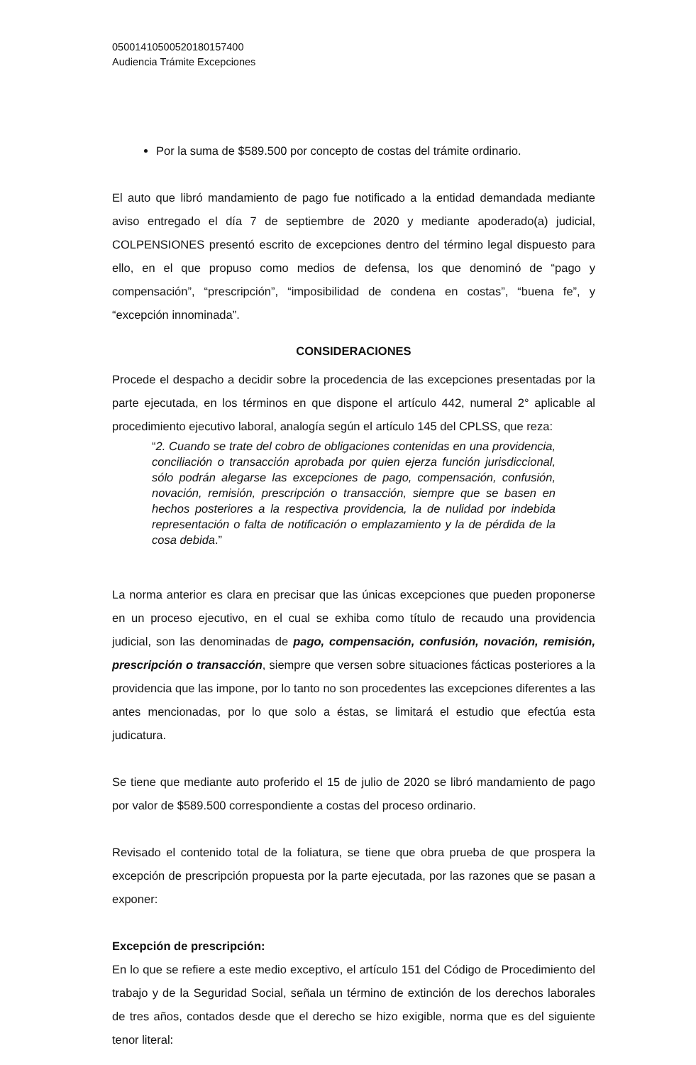05001410500520180157400
Audiencia Trámite Excepciones
Por la suma de $589.500 por concepto de costas del trámite ordinario.
El auto que libró mandamiento de pago fue notificado a la entidad demandada mediante aviso entregado el día 7 de septiembre de 2020 y mediante apoderado(a) judicial, COLPENSIONES presentó escrito de excepciones dentro del término legal dispuesto para ello, en el que propuso como medios de defensa, los que denominó de “pago y compensación”, “prescripción”, “imposibilidad de condena en costas”, “buena fe”, y “excepción innominada”.
CONSIDERACIONES
Procede el despacho a decidir sobre la procedencia de las excepciones presentadas por la parte ejecutada, en los términos en que dispone el artículo 442, numeral 2° aplicable al procedimiento ejecutivo laboral, analogía según el artículo 145 del CPLSS, que reza:
“2. Cuando se trate del cobro de obligaciones contenidas en una providencia, conciliación o transacción aprobada por quien ejerza función jurisdiccional, sólo podrán alegarse las excepciones de pago, compensación, confusión, novación, remisión, prescripción o transacción, siempre que se basen en hechos posteriores a la respectiva providencia, la de nulidad por indebida representación o falta de notificación o emplazamiento y la de pérdida de la cosa debida.”
La norma anterior es clara en precisar que las únicas excepciones que pueden proponerse en un proceso ejecutivo, en el cual se exhiba como título de recaudo una providencia judicial, son las denominadas de pago, compensación, confusión, novación, remisión, prescripción o transacción, siempre que versen sobre situaciones fácticas posteriores a la providencia que las impone, por lo tanto no son procedentes las excepciones diferentes a las antes mencionadas, por lo que solo a éstas, se limitará el estudio que efectúa esta judicatura.
Se tiene que mediante auto proferido el 15 de julio de 2020 se libró mandamiento de pago por valor de $589.500 correspondiente a costas del proceso ordinario.
Revisado el contenido total de la foliatura, se tiene que obra prueba de que prospera la excepción de prescripción propuesta por la parte ejecutada, por las razones que se pasan a exponer:
Excepción de prescripción:
En lo que se refiere a este medio exceptivo, el artículo 151 del Código de Procedimiento del trabajo y de la Seguridad Social, señala un término de extinción de los derechos laborales de tres años, contados desde que el derecho se hizo exigible, norma que es del siguiente tenor literal: